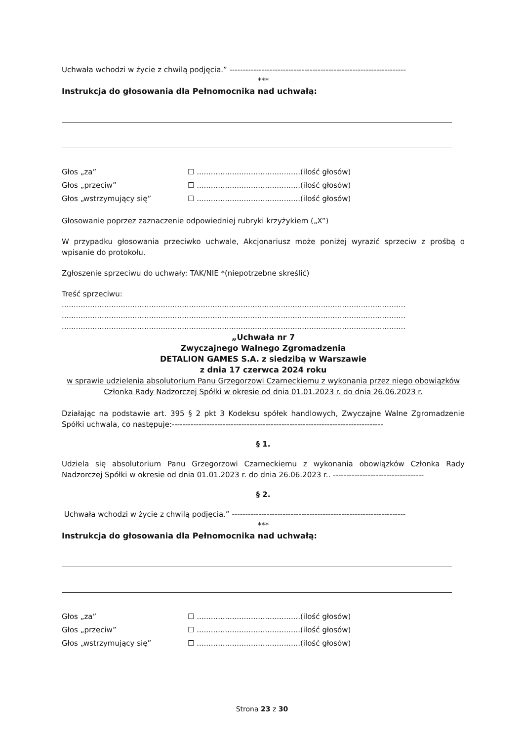Uchwała wchodzi w życie z chwilą podjęcia.” ------------------------------------------------------------------
***
Instrukcja do głosowania dla Pełnomocnika nad uchwałą:
Głos „za” ☐ ............................................(ilość głosów)
Głos „przeciw” ☐ ............................................(ilość głosów)
Głos „wstrzymujący się” ☐ ............................................(ilość głosów)
Głosowanie poprzez zaznaczenie odpowiedniej rubryki krzyżykiem („X”)
W przypadku głosowania przeciwko uchwale, Akcjonariusz może poniżej wyrazić sprzeciw z prośbą o wpisanie do protokołu.
Zgłoszenie sprzeciwu do uchwały: TAK/NIE *(niepotrzebne skreślić)
Treść sprzeciwu:
..................................................................................................................................................
..................................................................................................................................................
..................................................................................................................................................
„Uchwała nr 7
Zwyczajnego Walnego Zgromadzenia
DETALION GAMES S.A. z siedzibą w Warszawie
z dnia 17 czerwca 2024 roku
w sprawie udzielenia absolutorium Panu Grzegorzowi Czarneckiemu z wykonania przez niego obowiązków Członka Rady Nadzorczej Spółki w okresie od dnia 01.01.2023 r. do dnia 26.06.2023 r.
Działając na podstawie art. 395 § 2 pkt 3 Kodeksu spółek handlowych, Zwyczajne Walne Zgromadzenie Spółki uchwala, co następuje:-------------------------------------------------------------------------------
§ 1.
Udziela się absolutorium Panu Grzegorzowi Czarneckiemu z wykonania obowiązków Członka Rady Nadzorczej Spółki w okresie od dnia 01.01.2023 r. do dnia 26.06.2023 r.. ----------------------------------
§ 2.
Uchwała wchodzi w życie z chwilą podjęcia.” -----------------------------------------------------------------
***
Instrukcja do głosowania dla Pełnomocnika nad uchwałą:
Głos „za” ☐ ............................................(ilość głosów)
Głos „przeciw” ☐ ............................................(ilość głosów)
Głos „wstrzymujący się” ☐ ............................................(ilość głosów)
Strona 23 z 30